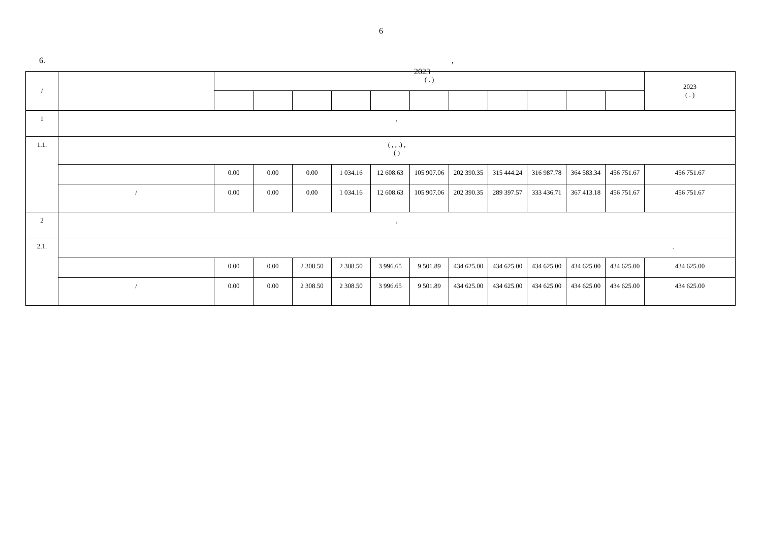6
6.,
2023
| / | | ( . ) | | | | | | | | | | | 2023 ( . ) |
| --- | --- | --- | --- | --- | --- | --- | --- | --- | --- | --- | --- | --- | --- |
| 1 | , | | | | | | | | | | | | |
| 1.1. | ( , , .) , ( ) | | | | | | | | | | | | |
| | | 0.00 | 0.00 | 0.00 | 1 034.16 | 12 608.63 | 105 907.06 | 202 390.35 | 315 444.24 | 316 987.78 | 364 583.34 | 456 751.67 | 456 751.67 |
| | / | 0.00 | 0.00 | 0.00 | 1 034.16 | 12 608.63 | 105 907.06 | 202 390.35 | 289 397.57 | 333 436.71 | 367 413.18 | 456 751.67 | 456 751.67 |
| 2 | , | | | | | | | | | | | | |
| 2.1. | . | | | | | | | | | | | | |
| | | 0.00 | 0.00 | 2 308.50 | 2 308.50 | 3 996.65 | 9 501.89 | 434 625.00 | 434 625.00 | 434 625.00 | 434 625.00 | 434 625.00 | 434 625.00 |
| | / | 0.00 | 0.00 | 2 308.50 | 2 308.50 | 3 996.65 | 9 501.89 | 434 625.00 | 434 625.00 | 434 625.00 | 434 625.00 | 434 625.00 | 434 625.00 |